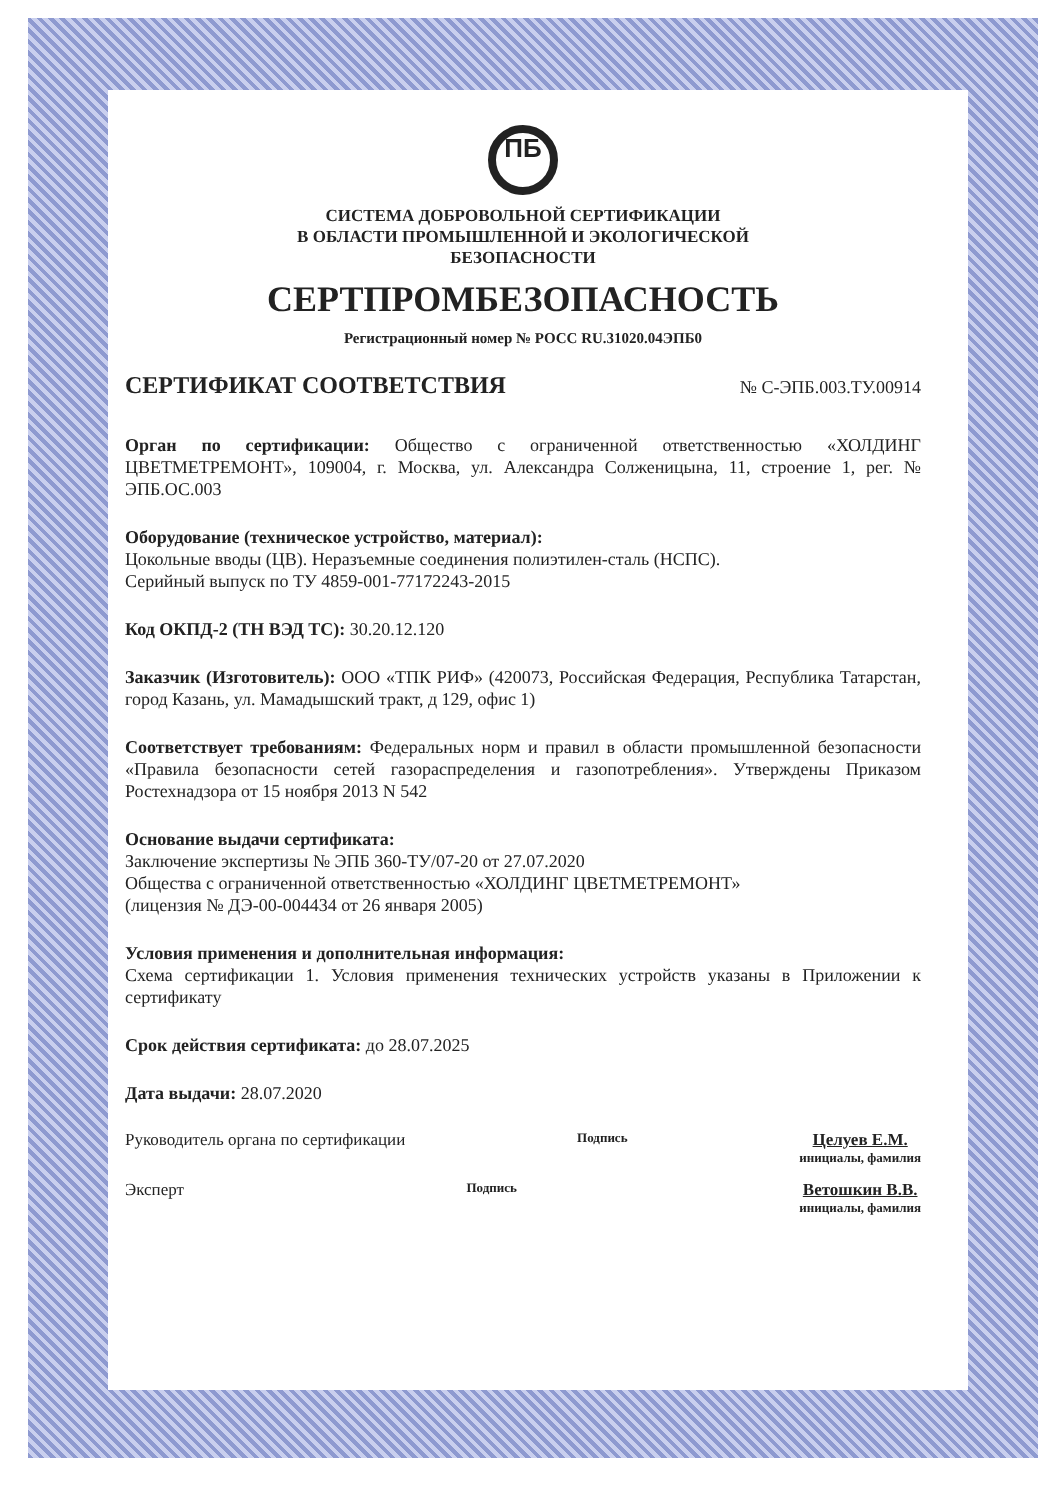ПБ
СИСТЕМА ДОБРОВОЛЬНОЙ СЕРТИФИКАЦИИ
В ОБЛАСТИ ПРОМЫШЛЕННОЙ И ЭКОЛОГИЧЕСКОЙ
БЕЗОПАСНОСТИ
СЕРТПРОМБЕЗОПАСНОСТЬ
Регистрационный номер № РОСС RU.31020.04ЭПБ0
СЕРТИФИКАТ СООТВЕТСТВИЯ № С-ЭПБ.003.ТУ.00914
Орган по сертификации: Общество с ограниченной ответственностью «ХОЛДИНГ ЦВЕТМЕТРЕМОНТ», 109004, г. Москва, ул. Александра Солженицына, 11, строение 1, рег. № ЭПБ.ОС.003
Оборудование (техническое устройство, материал):
Цокольные вводы (ЦВ). Неразъемные соединения полиэтилен-сталь (НСПС).
Серийный выпуск по ТУ 4859-001-77172243-2015
Код ОКПД-2 (ТН ВЭД ТС): 30.20.12.120
Заказчик (Изготовитель): ООО «ТПК РИФ» (420073, Российская Федерация, Республика Татарстан, город Казань, ул. Мамадышский тракт, д 129, офис 1)
Соответствует требованиям: Федеральных норм и правил в области промышленной безопасности «Правила безопасности сетей газораспределения и газопотребления». Утверждены Приказом Ростехнадзора от 15 ноября 2013 N 542
Основание выдачи сертификата:
Заключение экспертизы № ЭПБ 360-ТУ/07-20 от 27.07.2020
Общества с ограниченной ответственностью «ХОЛДИНГ ЦВЕТМЕТРЕМОНТ»
(лицензия № ДЭ-00-004434 от 26 января 2005)
Условия применения и дополнительная информация:
Схема сертификации 1. Условия применения технических устройств указаны в Приложении к сертификату
Срок действия сертификата: до 28.07.2025
Дата выдачи: 28.07.2020
Руководитель органа по сертификации Подпись Целуев Е.М.
инициалы, фамилия
Эксперт Подпись Ветошкин В.В.
инициалы, фамилия